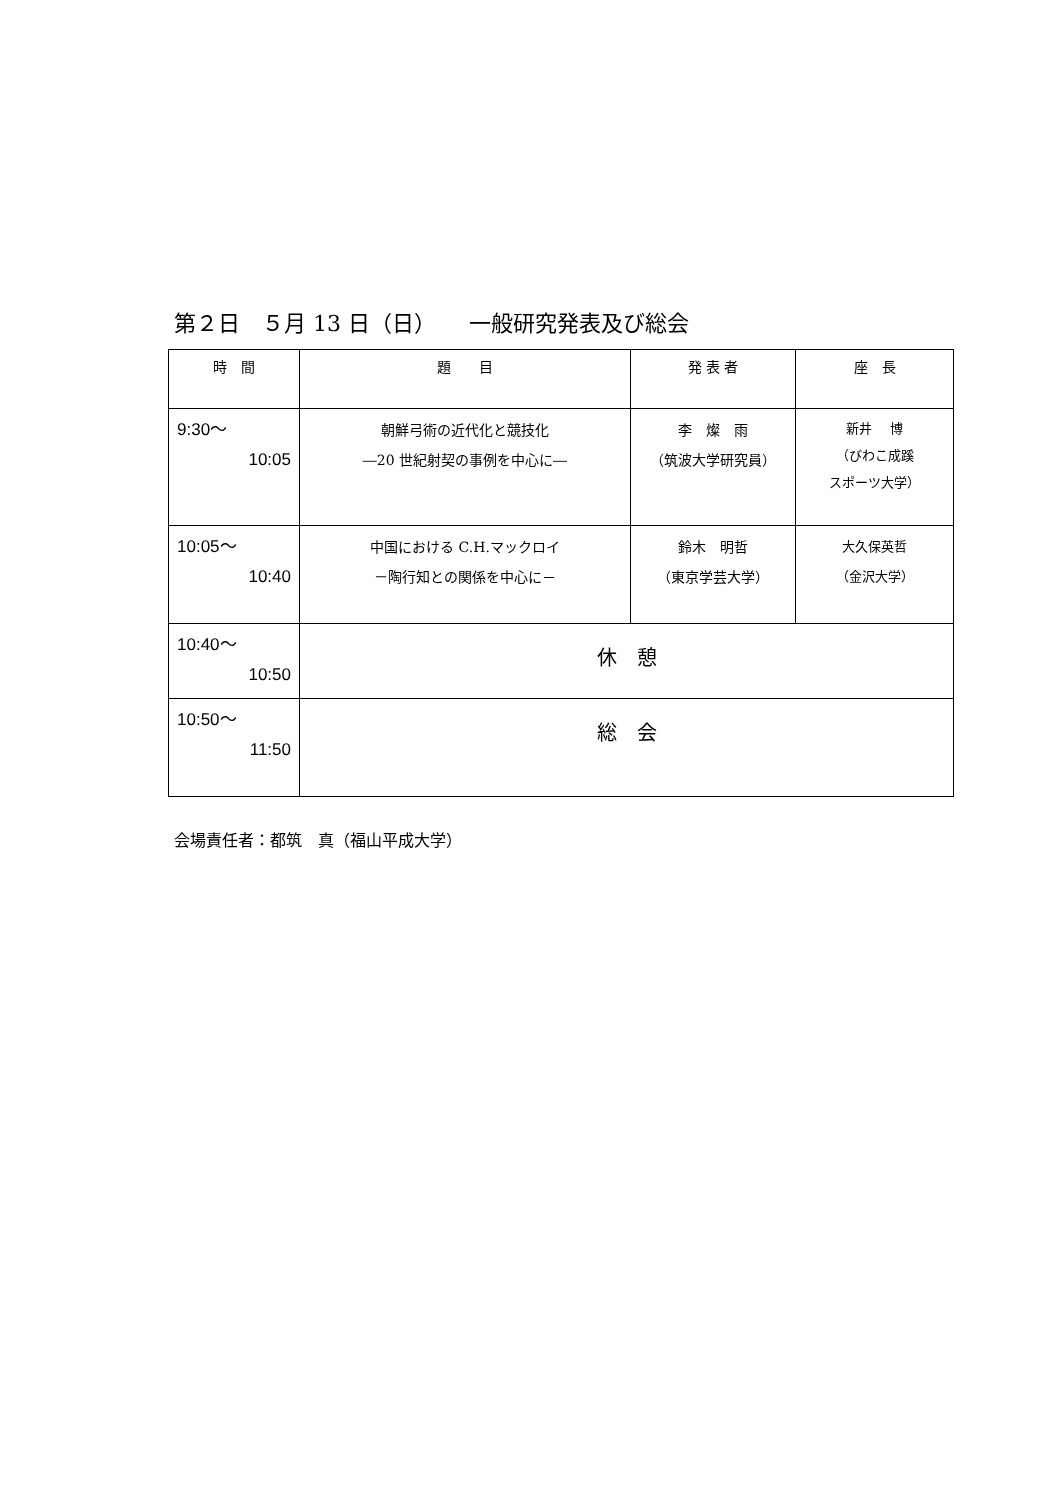第２日　５月 13 日（日）　　一般研究発表及び総会
| 時 間 | 題 目 | 発 表 者 | 座 長 |
| --- | --- | --- | --- |
| 9:30～ 10:05 | 朝鮮弓術の近代化と競技化 ―20 世紀射契の事例を中心に― | 李 燦 雨 （筑波大学研究員） | 新井 博 （びわこ成蹊 スポーツ大学） |
| 10:05～ 10:40 | 中国における C.H.マックロイ －陶行知との関係を中心に－ | 鈴木 明哲 （東京学芸大学） | 大久保英哲 （金沢大学） |
| 10:40～ 10:50 | 休 憩 | | |
| 10:50～ 11:50 | 総 会 | | |
会場責任者：都筑　真（福山平成大学）